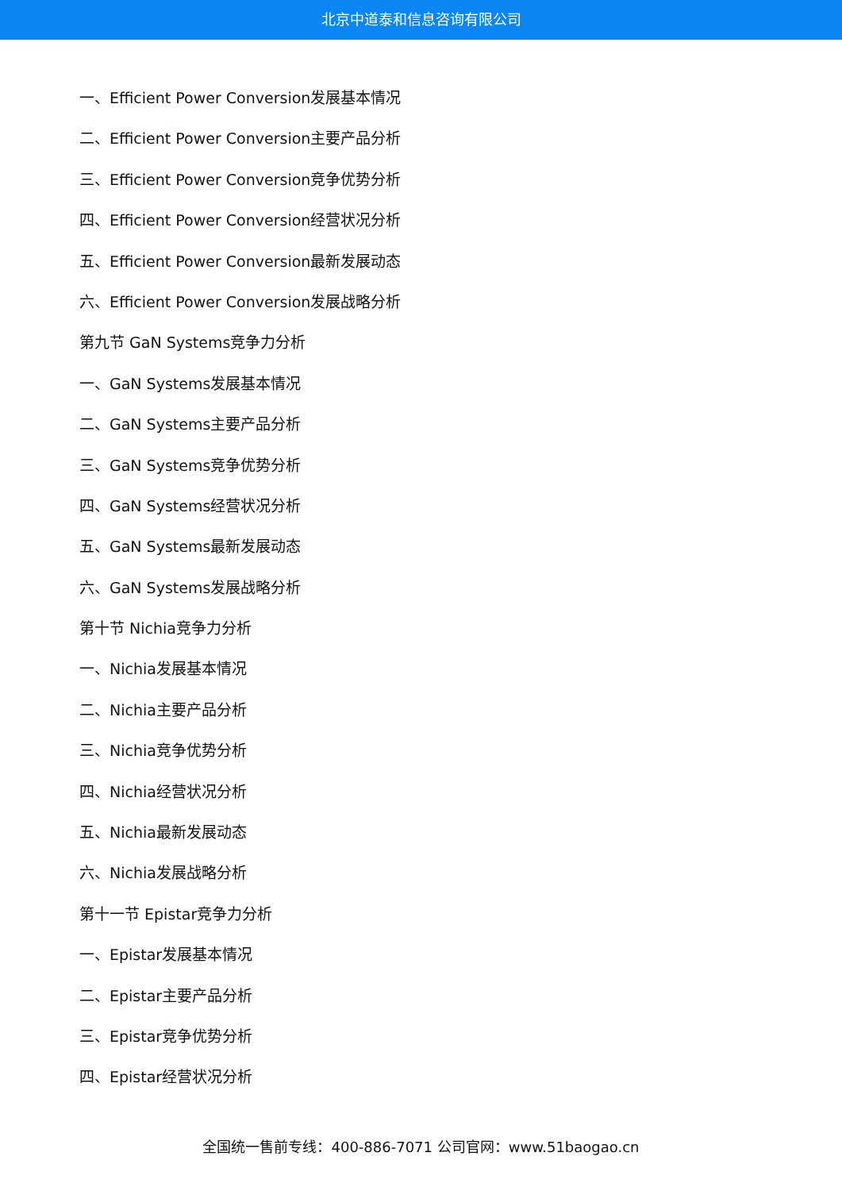北京中道泰和信息咨询有限公司
一、Efficient Power Conversion发展基本情况
二、Efficient Power Conversion主要产品分析
三、Efficient Power Conversion竞争优势分析
四、Efficient Power Conversion经营状况分析
五、Efficient Power Conversion最新发展动态
六、Efficient Power Conversion发展战略分析
第九节 GaN Systems竞争力分析
一、GaN Systems发展基本情况
二、GaN Systems主要产品分析
三、GaN Systems竞争优势分析
四、GaN Systems经营状况分析
五、GaN Systems最新发展动态
六、GaN Systems发展战略分析
第十节 Nichia竞争力分析
一、Nichia发展基本情况
二、Nichia主要产品分析
三、Nichia竞争优势分析
四、Nichia经营状况分析
五、Nichia最新发展动态
六、Nichia发展战略分析
第十一节 Epistar竞争力分析
一、Epistar发展基本情况
二、Epistar主要产品分析
三、Epistar竞争优势分析
四、Epistar经营状况分析
全国统一售前专线：400-886-7071 公司官网：www.51baogao.cn